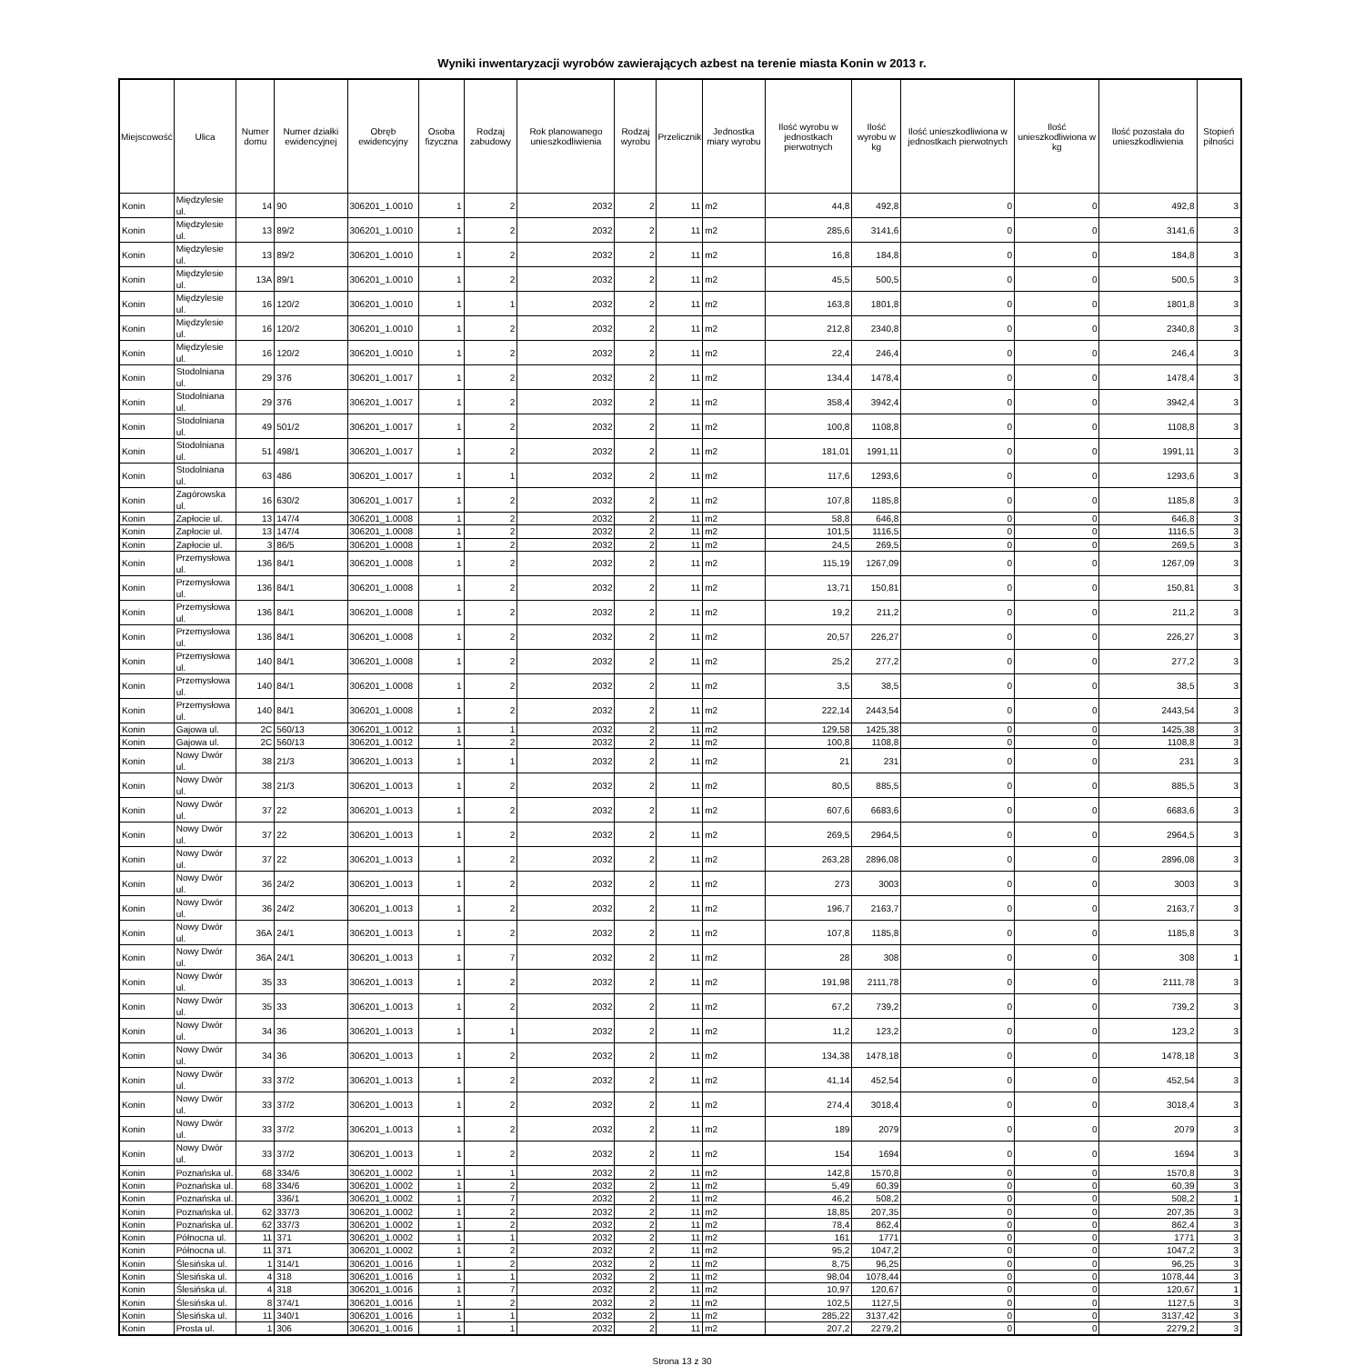Wyniki inwentaryzacji wyrobów zawierających azbest na terenie miasta Konin w 2013 r.
| Miejscowość | Ulica | Numer domu | Numer działki ewidencyjnej | Obręb ewidencyjny | Osoba fizyczna | Rodzaj zabudowy | Rok planowanego unieszkodliwienia | Rodzaj wyrobu | Przelicznik | Jednostka miary wyrobu | Ilość wyrobu w jednostkach pierwotnych | Ilość wyrobu w kg | Ilość unieszkodliwiona w jednostkach pierwotnych | Ilość unieszkodliwiona w kg | Ilość pozostała do unieszkodliwienia | Stopień pilności |
| --- | --- | --- | --- | --- | --- | --- | --- | --- | --- | --- | --- | --- | --- | --- | --- | --- |
| Konin | Międzylesie ul. | 14 | 90 | 306201_1.0010 | 1 | 2 | 2032 | 2 | 11 | m2 | 44,8 | 492,8 | 0 | 0 | 492,8 | 3 |
| Konin | Międzylesie ul. | 13 | 89/2 | 306201_1.0010 | 1 | 2 | 2032 | 2 | 11 | m2 | 285,6 | 3141,6 | 0 | 0 | 3141,6 | 3 |
| Konin | Międzylesie ul. | 13 | 89/2 | 306201_1.0010 | 1 | 2 | 2032 | 2 | 11 | m2 | 16,8 | 184,8 | 0 | 0 | 184,8 | 3 |
| Konin | Międzylesie ul. | 13A | 89/1 | 306201_1.0010 | 1 | 2 | 2032 | 2 | 11 | m2 | 45,5 | 500,5 | 0 | 0 | 500,5 | 3 |
| Konin | Międzylesie ul. | 16 | 120/2 | 306201_1.0010 | 1 | 1 | 2032 | 2 | 11 | m2 | 163,8 | 1801,8 | 0 | 0 | 1801,8 | 3 |
| Konin | Międzylesie ul. | 16 | 120/2 | 306201_1.0010 | 1 | 2 | 2032 | 2 | 11 | m2 | 212,8 | 2340,8 | 0 | 0 | 2340,8 | 3 |
| Konin | Międzylesie ul. | 16 | 120/2 | 306201_1.0010 | 1 | 2 | 2032 | 2 | 11 | m2 | 22,4 | 246,4 | 0 | 0 | 246,4 | 3 |
| Konin | Stodolniana ul. | 29 | 376 | 306201_1.0017 | 1 | 2 | 2032 | 2 | 11 | m2 | 134,4 | 1478,4 | 0 | 0 | 1478,4 | 3 |
| Konin | Stodolniana ul. | 29 | 376 | 306201_1.0017 | 1 | 2 | 2032 | 2 | 11 | m2 | 358,4 | 3942,4 | 0 | 0 | 3942,4 | 3 |
| Konin | Stodolniana ul. | 49 | 501/2 | 306201_1.0017 | 1 | 2 | 2032 | 2 | 11 | m2 | 100,8 | 1108,8 | 0 | 0 | 1108,8 | 3 |
| Konin | Stodolniana ul. | 51 | 498/1 | 306201_1.0017 | 1 | 2 | 2032 | 2 | 11 | m2 | 181,01 | 1991,11 | 0 | 0 | 1991,11 | 3 |
| Konin | Stodolniana ul. | 63 | 486 | 306201_1.0017 | 1 | 1 | 2032 | 2 | 11 | m2 | 117,6 | 1293,6 | 0 | 0 | 1293,6 | 3 |
| Konin | Zagórowska ul. | 16 | 630/2 | 306201_1.0017 | 1 | 2 | 2032 | 2 | 11 | m2 | 107,8 | 1185,8 | 0 | 0 | 1185,8 | 3 |
| Konin | Zapłocie ul. | 13 | 147/4 | 306201_1.0008 | 1 | 2 | 2032 | 2 | 11 | m2 | 58,8 | 646,8 | 0 | 0 | 646,8 | 3 |
| Konin | Zapłocie ul. | 13 | 147/4 | 306201_1.0008 | 1 | 2 | 2032 | 2 | 11 | m2 | 101,5 | 1116,5 | 0 | 0 | 1116,5 | 3 |
| Konin | Zapłocie ul. | 3 | 86/5 | 306201_1.0008 | 1 | 2 | 2032 | 2 | 11 | m2 | 24,5 | 269,5 | 0 | 0 | 269,5 | 3 |
| Konin | Przemysłowa ul. | 136 | 84/1 | 306201_1.0008 | 1 | 2 | 2032 | 2 | 11 | m2 | 115,19 | 1267,09 | 0 | 0 | 1267,09 | 3 |
| Konin | Przemysłowa ul. | 136 | 84/1 | 306201_1.0008 | 1 | 2 | 2032 | 2 | 11 | m2 | 13,71 | 150,81 | 0 | 0 | 150,81 | 3 |
| Konin | Przemysłowa ul. | 136 | 84/1 | 306201_1.0008 | 1 | 2 | 2032 | 2 | 11 | m2 | 19,2 | 211,2 | 0 | 0 | 211,2 | 3 |
| Konin | Przemysłowa ul. | 136 | 84/1 | 306201_1.0008 | 1 | 2 | 2032 | 2 | 11 | m2 | 20,57 | 226,27 | 0 | 0 | 226,27 | 3 |
| Konin | Przemysłowa ul. | 140 | 84/1 | 306201_1.0008 | 1 | 2 | 2032 | 2 | 11 | m2 | 25,2 | 277,2 | 0 | 0 | 277,2 | 3 |
| Konin | Przemysłowa ul. | 140 | 84/1 | 306201_1.0008 | 1 | 2 | 2032 | 2 | 11 | m2 | 3,5 | 38,5 | 0 | 0 | 38,5 | 3 |
| Konin | Przemysłowa ul. | 140 | 84/1 | 306201_1.0008 | 1 | 2 | 2032 | 2 | 11 | m2 | 222,14 | 2443,54 | 0 | 0 | 2443,54 | 3 |
| Konin | Gajowa ul. | 2C | 560/13 | 306201_1.0012 | 1 | 1 | 2032 | 2 | 11 | m2 | 129,58 | 1425,38 | 0 | 0 | 1425,38 | 3 |
| Konin | Gajowa ul. | 2C | 560/13 | 306201_1.0012 | 1 | 2 | 2032 | 2 | 11 | m2 | 100,8 | 1108,8 | 0 | 0 | 1108,8 | 3 |
| Konin | Nowy Dwór ul. | 38 | 21/3 | 306201_1.0013 | 1 | 1 | 2032 | 2 | 11 | m2 | 21 | 231 | 0 | 0 | 231 | 3 |
| Konin | Nowy Dwór ul. | 38 | 21/3 | 306201_1.0013 | 1 | 2 | 2032 | 2 | 11 | m2 | 80,5 | 885,5 | 0 | 0 | 885,5 | 3 |
| Konin | Nowy Dwór ul. | 37 | 22 | 306201_1.0013 | 1 | 2 | 2032 | 2 | 11 | m2 | 607,6 | 6683,6 | 0 | 0 | 6683,6 | 3 |
| Konin | Nowy Dwór ul. | 37 | 22 | 306201_1.0013 | 1 | 2 | 2032 | 2 | 11 | m2 | 269,5 | 2964,5 | 0 | 0 | 2964,5 | 3 |
| Konin | Nowy Dwór ul. | 37 | 22 | 306201_1.0013 | 1 | 2 | 2032 | 2 | 11 | m2 | 263,28 | 2896,08 | 0 | 0 | 2896,08 | 3 |
| Konin | Nowy Dwór ul. | 36 | 24/2 | 306201_1.0013 | 1 | 2 | 2032 | 2 | 11 | m2 | 273 | 3003 | 0 | 0 | 3003 | 3 |
| Konin | Nowy Dwór ul. | 36 | 24/2 | 306201_1.0013 | 1 | 2 | 2032 | 2 | 11 | m2 | 196,7 | 2163,7 | 0 | 0 | 2163,7 | 3 |
| Konin | Nowy Dwór ul. | 36A | 24/1 | 306201_1.0013 | 1 | 2 | 2032 | 2 | 11 | m2 | 107,8 | 1185,8 | 0 | 0 | 1185,8 | 3 |
| Konin | Nowy Dwór ul. | 36A | 24/1 | 306201_1.0013 | 1 | 7 | 2032 | 2 | 11 | m2 | 28 | 308 | 0 | 0 | 308 | 1 |
| Konin | Nowy Dwór ul. | 35 | 33 | 306201_1.0013 | 1 | 2 | 2032 | 2 | 11 | m2 | 191,98 | 2111,78 | 0 | 0 | 2111,78 | 3 |
| Konin | Nowy Dwór ul. | 35 | 33 | 306201_1.0013 | 1 | 2 | 2032 | 2 | 11 | m2 | 67,2 | 739,2 | 0 | 0 | 739,2 | 3 |
| Konin | Nowy Dwór ul. | 34 | 36 | 306201_1.0013 | 1 | 1 | 2032 | 2 | 11 | m2 | 11,2 | 123,2 | 0 | 0 | 123,2 | 3 |
| Konin | Nowy Dwór ul. | 34 | 36 | 306201_1.0013 | 1 | 2 | 2032 | 2 | 11 | m2 | 134,38 | 1478,18 | 0 | 0 | 1478,18 | 3 |
| Konin | Nowy Dwór ul. | 33 | 37/2 | 306201_1.0013 | 1 | 2 | 2032 | 2 | 11 | m2 | 41,14 | 452,54 | 0 | 0 | 452,54 | 3 |
| Konin | Nowy Dwór ul. | 33 | 37/2 | 306201_1.0013 | 1 | 2 | 2032 | 2 | 11 | m2 | 274,4 | 3018,4 | 0 | 0 | 3018,4 | 3 |
| Konin | Nowy Dwór ul. | 33 | 37/2 | 306201_1.0013 | 1 | 2 | 2032 | 2 | 11 | m2 | 189 | 2079 | 0 | 0 | 2079 | 3 |
| Konin | Nowy Dwór ul. | 33 | 37/2 | 306201_1.0013 | 1 | 2 | 2032 | 2 | 11 | m2 | 154 | 1694 | 0 | 0 | 1694 | 3 |
| Konin | Poznańska ul. | 68 | 334/6 | 306201_1.0002 | 1 | 1 | 2032 | 2 | 11 | m2 | 142,8 | 1570,8 | 0 | 0 | 1570,8 | 3 |
| Konin | Poznańska ul. | 68 | 334/6 | 306201_1.0002 | 1 | 2 | 2032 | 2 | 11 | m2 | 5,49 | 60,39 | 0 | 0 | 60,39 | 3 |
| Konin | Poznańska ul. | | 336/1 | 306201_1.0002 | 1 | 7 | 2032 | 2 | 11 | m2 | 46,2 | 508,2 | 0 | 0 | 508,2 | 1 |
| Konin | Poznańska ul. | 62 | 337/3 | 306201_1.0002 | 1 | 2 | 2032 | 2 | 11 | m2 | 18,85 | 207,35 | 0 | 0 | 207,35 | 3 |
| Konin | Poznańska ul. | 62 | 337/3 | 306201_1.0002 | 1 | 2 | 2032 | 2 | 11 | m2 | 78,4 | 862,4 | 0 | 0 | 862,4 | 3 |
| Konin | Północna ul. | 11 | 371 | 306201_1.0002 | 1 | 1 | 2032 | 2 | 11 | m2 | 161 | 1771 | 0 | 0 | 1771 | 3 |
| Konin | Północna ul. | 11 | 371 | 306201_1.0002 | 1 | 2 | 2032 | 2 | 11 | m2 | 95,2 | 1047,2 | 0 | 0 | 1047,2 | 3 |
| Konin | Ślesińska ul. | 1 | 314/1 | 306201_1.0016 | 1 | 2 | 2032 | 2 | 11 | m2 | 8,75 | 96,25 | 0 | 0 | 96,25 | 3 |
| Konin | Ślesińska ul. | 4 | 318 | 306201_1.0016 | 1 | 1 | 2032 | 2 | 11 | m2 | 98,04 | 1078,44 | 0 | 0 | 1078,44 | 3 |
| Konin | Ślesińska ul. | 4 | 318 | 306201_1.0016 | 1 | 7 | 2032 | 2 | 11 | m2 | 10,97 | 120,67 | 0 | 0 | 120,67 | 1 |
| Konin | Ślesińska ul. | 8 | 374/1 | 306201_1.0016 | 1 | 2 | 2032 | 2 | 11 | m2 | 102,5 | 1127,5 | 0 | 0 | 1127,5 | 3 |
| Konin | Ślesińska ul. | 11 | 340/1 | 306201_1.0016 | 1 | 1 | 2032 | 2 | 11 | m2 | 285,22 | 3137,42 | 0 | 0 | 3137,42 | 3 |
| Konin | Prosta ul. | 1 | 306 | 306201_1.0016 | 1 | 1 | 2032 | 2 | 11 | m2 | 207,2 | 2279,2 | 0 | 0 | 2279,2 | 3 |
Strona 13 z 30